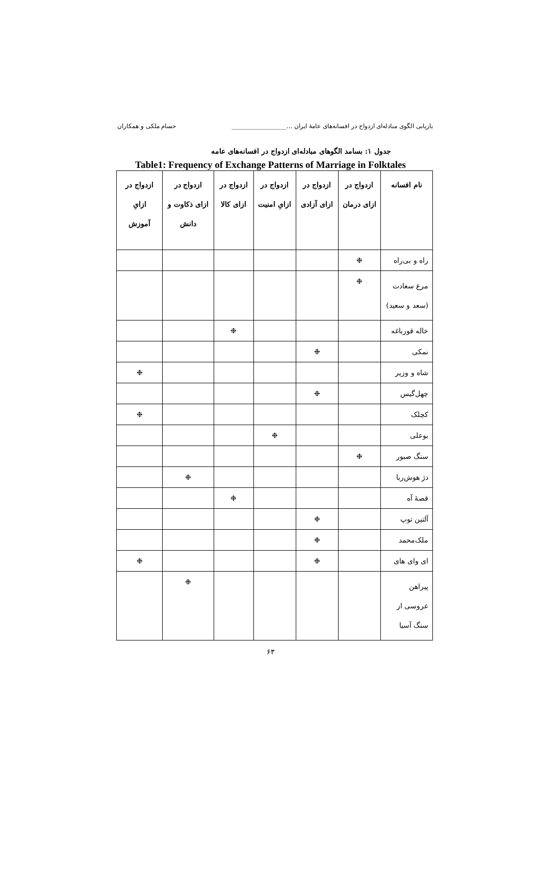بازیابی الگوی مبادله‌ای ازدواج در افسانه‌های عامهٔ ایران ...__________________ حسام ملکی و همکاران
جدول ۱: بسامد الگوهای مبادله‌ای ازدواج در افسانه‌های عامه
Table1: Frequency of Exchange Patterns of Marriage in Folktales
| نام افسانه | ازدواج در ازای درمان | ازدواج در ازای آزادی | ازدواج در ازایِ امنیت | ازدواج در ازای کالا | ازدواج در ازای ذکاوت و دانش | ازدواج در ازایِ آموزش |
| --- | --- | --- | --- | --- | --- | --- |
| راه و بی‌راه | ❉ | | | | | |
| مرغ سعادت (سعد و سعید) | ❉ | | | | | |
| خاله قورباغه | | | | ❉ | | |
| نمکی | | ❉ | | | | |
| شاه و وزیر | | | | | | ❉ |
| چهل‌گیس | | ❉ | | | | |
| کچلک | | | | | | ❉ |
| بوعلی | | | ❉ | | | |
| سنگ صبور | ❉ | | | | | |
| دژ هوش‌ربا | | | | | ❉ | |
| قصهٔ آه | | | | ❉ | | |
| آلتین توپ | | ❉ | | | | |
| ملک‌محمد | | ❉ | | | | |
| ای وای های | | ❉ | | | | ❉ |
| پیراهن عروسی از سنگ آسیا | | | | | ❉ | |
۶۳